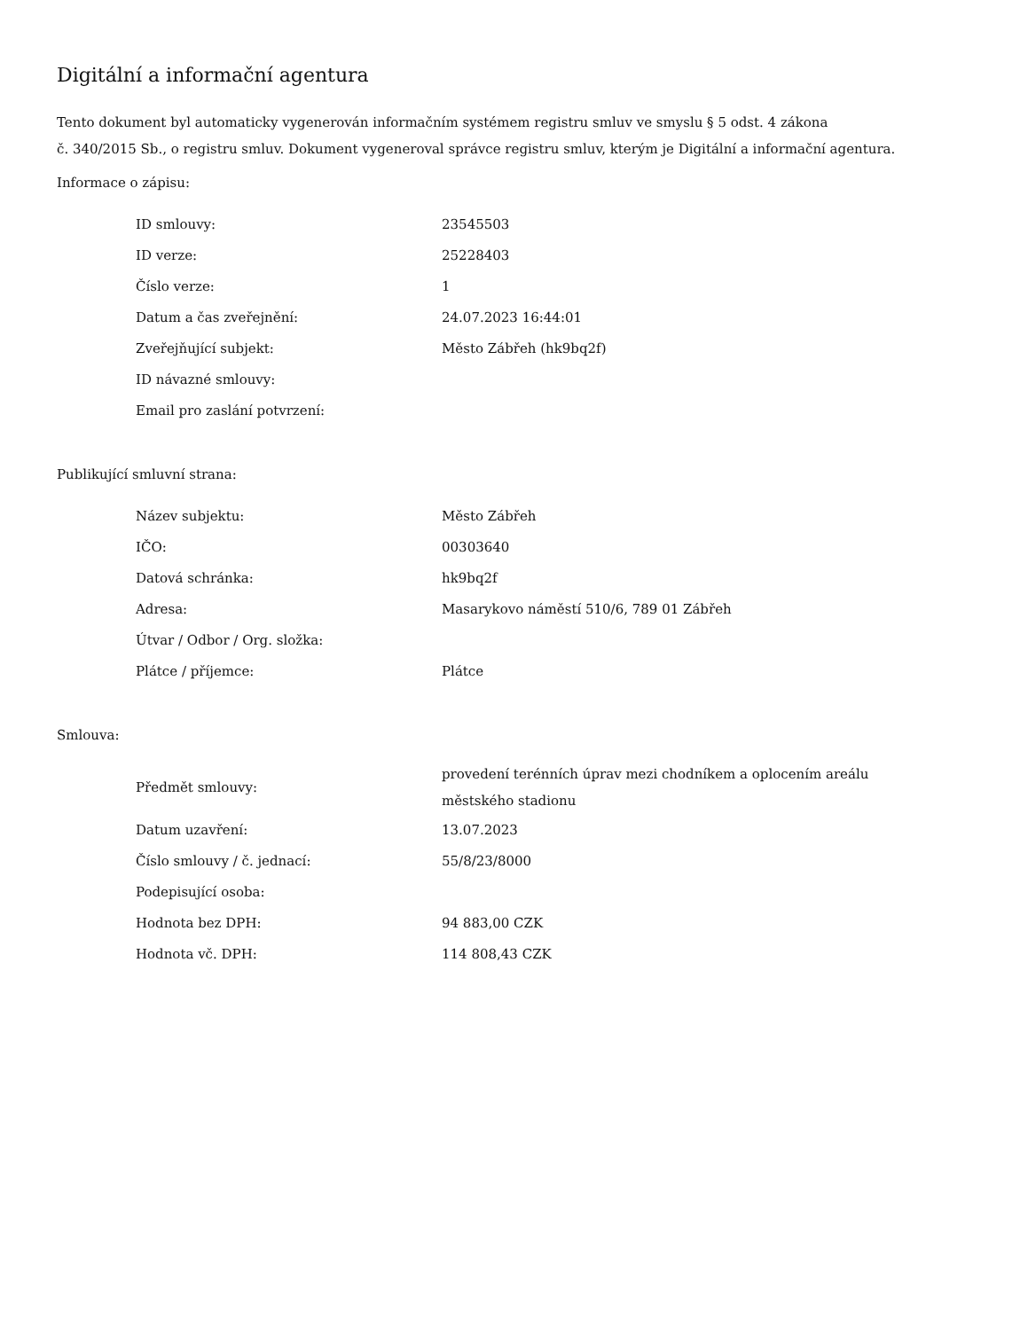Digitální a informační agentura
Tento dokument byl automaticky vygenerován informačním systémem registru smluv ve smyslu § 5 odst. 4 zákona
č. 340/2015 Sb., o registru smluv. Dokument vygeneroval správce registru smluv, kterým je Digitální a informační agentura.
Informace o zápisu:
| ID smlouvy: | 23545503 |
| ID verze: | 25228403 |
| Číslo verze: | 1 |
| Datum a čas zveřejnění: | 24.07.2023 16:44:01 |
| Zveřejňující subjekt: | Město Zábřeh (hk9bq2f) |
| ID návazné smlouvy: | |
| Email pro zaslání potvrzení: | |
Publikující smluvní strana:
| Název subjektu: | Město Zábřeh |
| IČO: | 00303640 |
| Datová schránka: | hk9bq2f |
| Adresa: | Masarykovo náměstí 510/6, 789 01 Zábřeh |
| Útvar / Odbor / Org. složka: | |
| Plátce / příjemce: | Plátce |
Smlouva:
| Předmět smlouvy: | provedení terénních úprav mezi chodníkem a oplocením areálu městského stadionu |
| Datum uzavření: | 13.07.2023 |
| Číslo smlouvy / č. jednací: | 55/8/23/8000 |
| Podepisující osoba: | |
| Hodnota bez DPH: | 94 883,00 CZK |
| Hodnota vč. DPH: | 114 808,43 CZK |